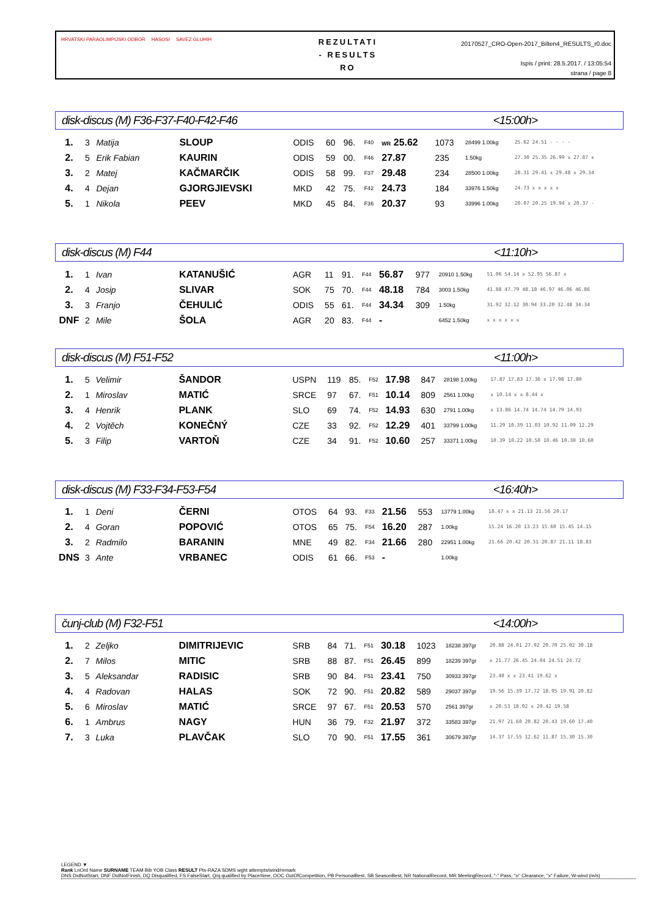HRVATSKI PARAOLIMPIJSKI ODBOR HASOSI SAVEZ GLUHIH
REZULTATI
- RESULTS
RO
20170527_CRO-Open-2017_Bilten4_RESULTS_r0.doc
Ispis / print: 28.5.2017. / 13:05:54
strana / page 8
disk-discus (M) F36-F37-F40-F42-F46 <15:00h>
| 1. | 3 | Matija | SLOUP | ODIS | 60 | 96. | F40 | WR 25.62 | 1073 | 28499 1.00kg | 25.62 24.51 - - - - |
| 2. | 5 | Erik Fabian | KAURIN | ODIS | 59 | 00. | F46 | 27.87 | 235 | 1.50kg | 27.30 25.35 26.99 x 27.87 x |
| 3. | 2 | Matej | KAČMARČIK | ODIS | 58 | 99. | F37 | 29.48 | 234 | 28500 1.00kg | 28.31 29.41 x 29.48 x 29.34 |
| 4. | 4 | Dejan | GJORGJIEVSKI | MKD | 42 | 75. | F42 | 24.73 | 184 | 33976 1.50kg | 24.73 x x x x x |
| 5. | 1 | Nikola | PEEV | MKD | 45 | 84. | F36 | 20.37 | 93 | 33996 1.00kg | 20.07 20.25 19.94 x 20.37 - |
disk-discus (M) F44 <11:10h>
| 1. | 1 | Ivan | KATANUŠIĆ | AGR | 11 | 91. | F44 | 56.87 | 977 | 20910 1.50kg | 51.06 54.14 x 52.95 56.87 x |
| 2. | 4 | Josip | SLIVAR | SOK | 75 | 70. | F44 | 48.18 | 784 | 3003 1.50kg | 41.88 47.79 48.18 46.97 46.06 46.86 |
| 3. | 3 | Franjo | ČEHULIĆ | ODIS | 55 | 61. | F44 | 34.34 | 309 | 1.50kg | 31.92 32.12 30.94 33.20 32.48 34.34 |
| DNF | 2 | Mile | ŠOLA | AGR | 20 | 83. | F44 | - | | 6452 1.50kg | x x x x x x |
disk-discus (M) F51-F52 <11:00h>
| 1. | 5 | Velimir | ŠANDOR | USPN | 119 | 85. | F52 | 17.98 | 847 | 28198 1.00kg | 17.87 17.83 17.36 x 17.98 17.80 |
| 2. | 1 | Miroslav | MATIĆ | SRCE | 97 | 67. | F51 | 10.14 | 809 | 2561 1.00kg | x 10.14 x x 8.44 x |
| 3. | 4 | Henrik | PLANK | SLO | 69 | 74. | F52 | 14.93 | 630 | 2791 1.00kg | x 13.86 14.74 14.74 14.79 14.93 |
| 4. | 2 | Vojtěch | KONEČNÝ | CZE | 33 | 92. | F52 | 12.29 | 401 | 33799 1.00kg | 11.29 10.39 11.03 10.92 11.09 12.29 |
| 5. | 3 | Filip | VARTOŇ | CZE | 34 | 91. | F52 | 10.60 | 257 | 33371 1.00kg | 10.39 10.22 10.50 10.46 10.30 10.60 |
disk-discus (M) F33-F34-F53-F54 <16:40h>
| 1. | 1 | Deni | ČERNI | OTOS | 64 | 93. | F33 | 21.56 | 553 | 13779 1.00kg | 18.47 x x 21.13 21.56 20.17 |
| 2. | 4 | Goran | POPOVIĆ | OTOS | 65 | 75. | F54 | 16.20 | 287 | 1.00kg | 15.24 16.20 13.23 15.60 15.45 14.15 |
| 3. | 2 | Radmilo | BARANIN | MNE | 49 | 82. | F34 | 21.66 | 280 | 22951 1.00kg | 21.66 20.42 20.31 20.87 21.11 18.83 |
| DNS | 3 | Ante | VRBANEC | ODIS | 61 | 66. | F53 | - | | 1.00kg | |
čunj-club (M) F32-F51 <14:00h>
| 1. | 2 | Zeljko | DIMITRIJEVIC | SRB | 84 | 71. | F51 | 30.18 | 1023 | 18238 397gr | 20.88 24.01 27.92 29.70 25.02 30.18 |
| 2. | 7 | Milos | MITIC | SRB | 88 | 87. | F51 | 26.45 | 899 | 18239 397gr | x 21.77 26.45 24.04 24.51 24.72 |
| 3. | 5 | Aleksandar | RADISIC | SRB | 90 | 84. | F51 | 23.41 | 750 | 30933 397gr | 23.40 x x 23.41 19.62 x |
| 4. | 4 | Radovan | HALAS | SOK | 72 | 90. | F51 | 20.82 | 589 | 29037 397gr | 19.56 15.39 17.72 18.95 19.91 20.82 |
| 5. | 6 | Miroslav | MATIĆ | SRCE | 97 | 67. | F51 | 20.53 | 570 | 2561 397gr | x 20.53 18.02 x 20.42 19.58 |
| 6. | 1 | Ambrus | NAGY | HUN | 36 | 79. | F32 | 21.97 | 372 | 33583 397gr | 21.97 21.60 20.82 20.43 19.60 17.40 |
| 7. | 3 | Luka | PLAVČAK | SLO | 70 | 90. | F51 | 17.55 | 361 | 30679 397gr | 14.37 17.55 12.62 11.87 15.30 15.30 |
LEGEND ▼
Rank LnOrd Name SURNAME TEAM Bib YOB Class RESULT Pts-RAZA SDMS wght attempts/wind/remark
DNS DidNotStart, DNF DidNotFinish, DQ Disqualified, FS FalseStart, Q/q qualified by Place/time, OOC OutOfCompetition, PB PersonalBest, SB SeasonBest, NR NationalRecord, MR MeetingRecord, "-" Pass, "o" Clearance, "x" Failure, W-wind (m/s)